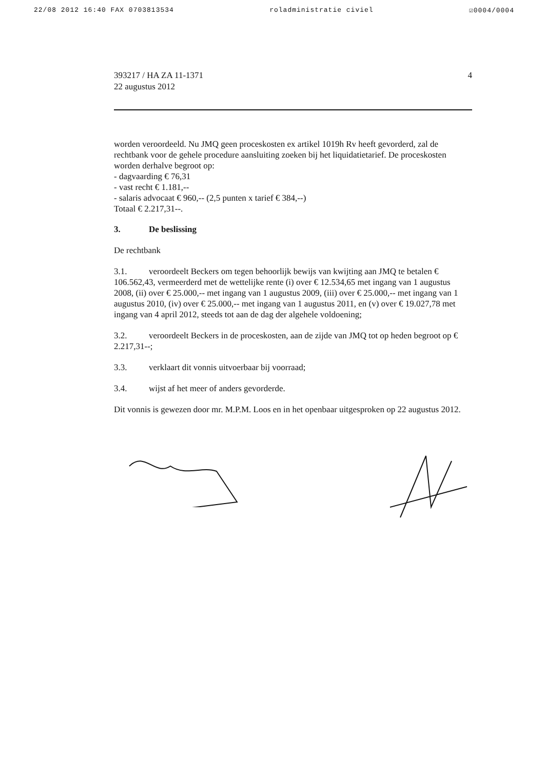22/08 2012 16:40 FAX 0703813534 roladministratie civiel ☑0004/0004
393217 / HA ZA 11-1371
22 augustus 2012
4
worden veroordeeld. Nu JMQ geen proceskosten ex artikel 1019h Rv heeft gevorderd, zal de rechtbank voor de gehele procedure aansluiting zoeken bij het liquidatietarief. De proceskosten worden derhalve begroot op:
- dagvaarding € 76,31
- vast recht € 1.181,--
- salaris advocaat € 960,-- (2,5 punten x tarief € 384,--)
Totaal € 2.217,31--.
3. De beslissing
De rechtbank
3.1. veroordeelt Beckers om tegen behoorlijk bewijs van kwijting aan JMQ te betalen € 106.562,43, vermeerderd met de wettelijke rente (i) over € 12.534,65 met ingang van 1 augustus 2008, (ii) over € 25.000,-- met ingang van 1 augustus 2009, (iii) over € 25.000,-- met ingang van 1 augustus 2010, (iv) over € 25.000,-- met ingang van 1 augustus 2011, en (v) over € 19.027,78 met ingang van 4 april 2012, steeds tot aan de dag der algehele voldoening;
3.2. veroordeelt Beckers in de proceskosten, aan de zijde van JMQ tot op heden begroot op € 2.217,31--;
3.3. verklaart dit vonnis uitvoerbaar bij voorraad;
3.4. wijst af het meer of anders gevorderde.
Dit vonnis is gewezen door mr. M.P.M. Loos en in het openbaar uitgesproken op 22 augustus 2012.